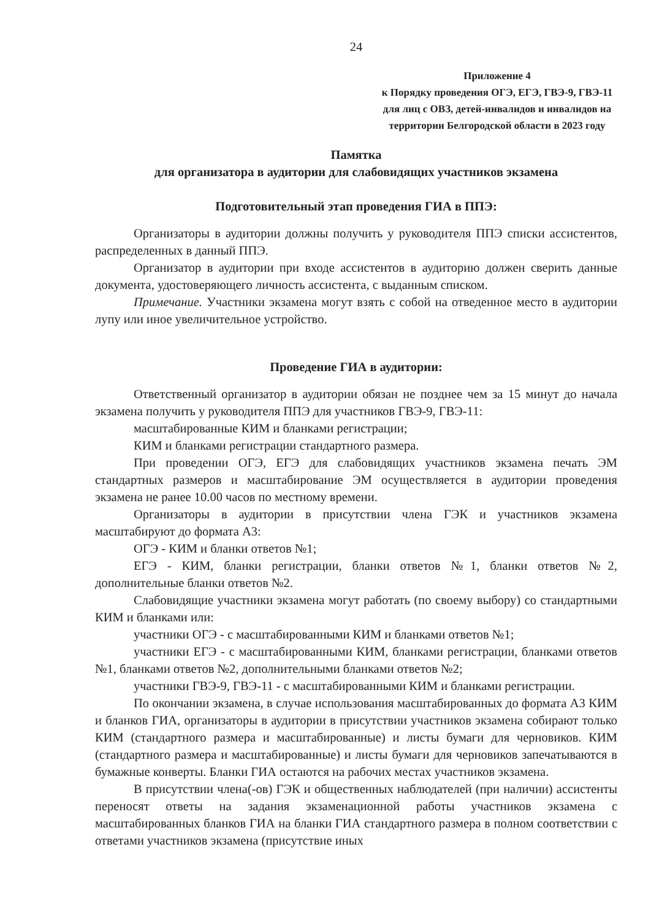24
Приложение 4
к Порядку проведения ОГЭ, ЕГЭ, ГВЭ-9, ГВЭ-11 для лиц с ОВЗ, детей-инвалидов и инвалидов на территории Белгородской области в 2023 году
Памятка
для организатора в аудитории для слабовидящих участников экзамена
Подготовительный этап проведения ГИА в ППЭ:
Организаторы в аудитории должны получить у руководителя ППЭ списки ассистентов, распределенных в данный ППЭ.
Организатор в аудитории при входе ассистентов в аудиторию должен сверить данные документа, удостоверяющего личность ассистента, с выданным списком.
Примечание. Участники экзамена могут взять с собой на отведенное место в аудитории лупу или иное увеличительное устройство.
Проведение ГИА в аудитории:
Ответственный организатор в аудитории обязан не позднее чем за 15 минут до начала экзамена получить у руководителя ППЭ для участников ГВЭ-9, ГВЭ-11:
масштабированные КИМ и бланками регистрации;
КИМ и бланками регистрации стандартного размера.
При проведении ОГЭ, ЕГЭ для слабовидящих участников экзамена печать ЭМ стандартных размеров и масштабирование ЭМ осуществляется в аудитории проведения экзамена не ранее 10.00 часов по местному времени.
Организаторы в аудитории в присутствии члена ГЭК и участников экзамена масштабируют до формата А3:
ОГЭ - КИМ и бланки ответов №1;
ЕГЭ - КИМ, бланки регистрации, бланки ответов №1, бланки ответов №2, дополнительные бланки ответов №2.
Слабовидящие участники экзамена могут работать (по своему выбору) со стандартными КИМ и бланками или:
участники ОГЭ - с масштабированными КИМ и бланками ответов №1;
участники ЕГЭ - с масштабированными КИМ, бланками регистрации, бланками ответов №1, бланками ответов №2, дополнительными бланками ответов №2;
участники ГВЭ-9, ГВЭ-11 - с масштабированными КИМ и бланками регистрации.
По окончании экзамена, в случае использования масштабированных до формата А3 КИМ и бланков ГИА, организаторы в аудитории в присутствии участников экзамена собирают только КИМ (стандартного размера и масштабированные) и листы бумаги для черновиков. КИМ (стандартного размера и масштабированные) и листы бумаги для черновиков запечатываются в бумажные конверты. Бланки ГИА остаются на рабочих местах участников экзамена.
В присутствии члена(-ов) ГЭК и общественных наблюдателей (при наличии) ассистенты переносят ответы на задания экзаменационной работы участников экзамена с масштабированных бланков ГИА на бланки ГИА стандартного размера в полном соответствии с ответами участников экзамена (присутствие иных